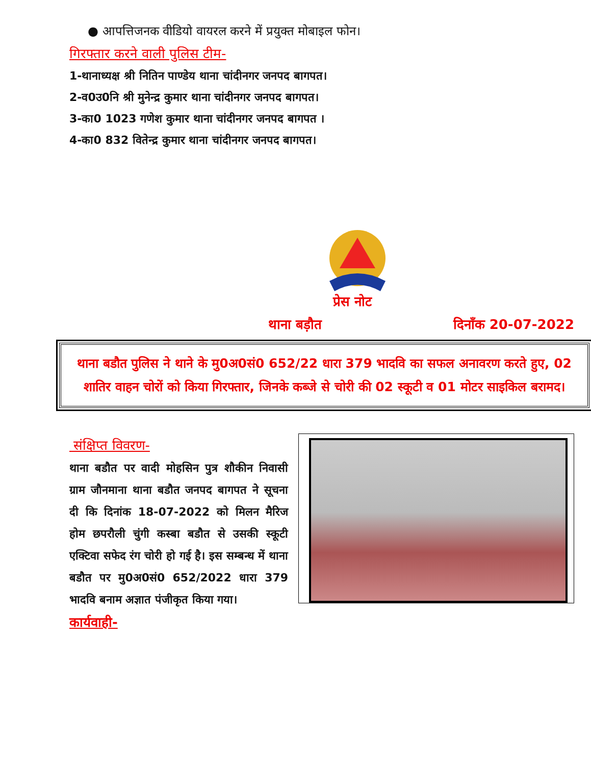● आपत्तिजनक वीडियो वायरल करने में प्रयुक्त मोबाइल फोन।
गिरफ्तार करने वाली पुलिस टीम-
1-थानाध्यक्ष श्री नितिन पाण्डेय थाना चांदीनगर जनपद बागपत।
2-व0उ0नि श्री मुनेन्द्र कुमार थाना चांदीनगर जनपद बागपत।
3-का0 1023 गणेश कुमार थाना चांदीनगर जनपद बागपत ।
4-का0 832 वितेन्द्र कुमार थाना चांदीनगर जनपद बागपत।
प्रेस नोट
थाना बड़ौत दिनाँक 20-07-2022
थाना बडौत पुलिस ने थाने के मु0अ0सं0 652/22 धारा 379 भादवि का सफल अनावरण करते हुए, 02 शातिर वाहन चोरों को किया गिरफ्तार, जिनके कब्जे से चोरी की 02 स्कूटी व 01 मोटर साइकिल बरामद।
संक्षिप्त विवरण-
थाना बडौत पर वादी मोहसिन पुत्र शौकीन निवासी ग्राम जौनमाना थाना बडौत जनपद बागपत ने सूचना दी कि दिनांक 18-07-2022 को मिलन मैरिज होम छपरौली चुंगी कस्बा बडौत से उसकी स्कूटी एक्टिवा सफेद रंग चोरी हो गई है। इस सम्बन्ध में थाना बडौत पर मु0अ0सं0 652/2022 धारा 379 भादवि बनाम अज्ञात पंजीकृत किया गया।
कार्यवाही-